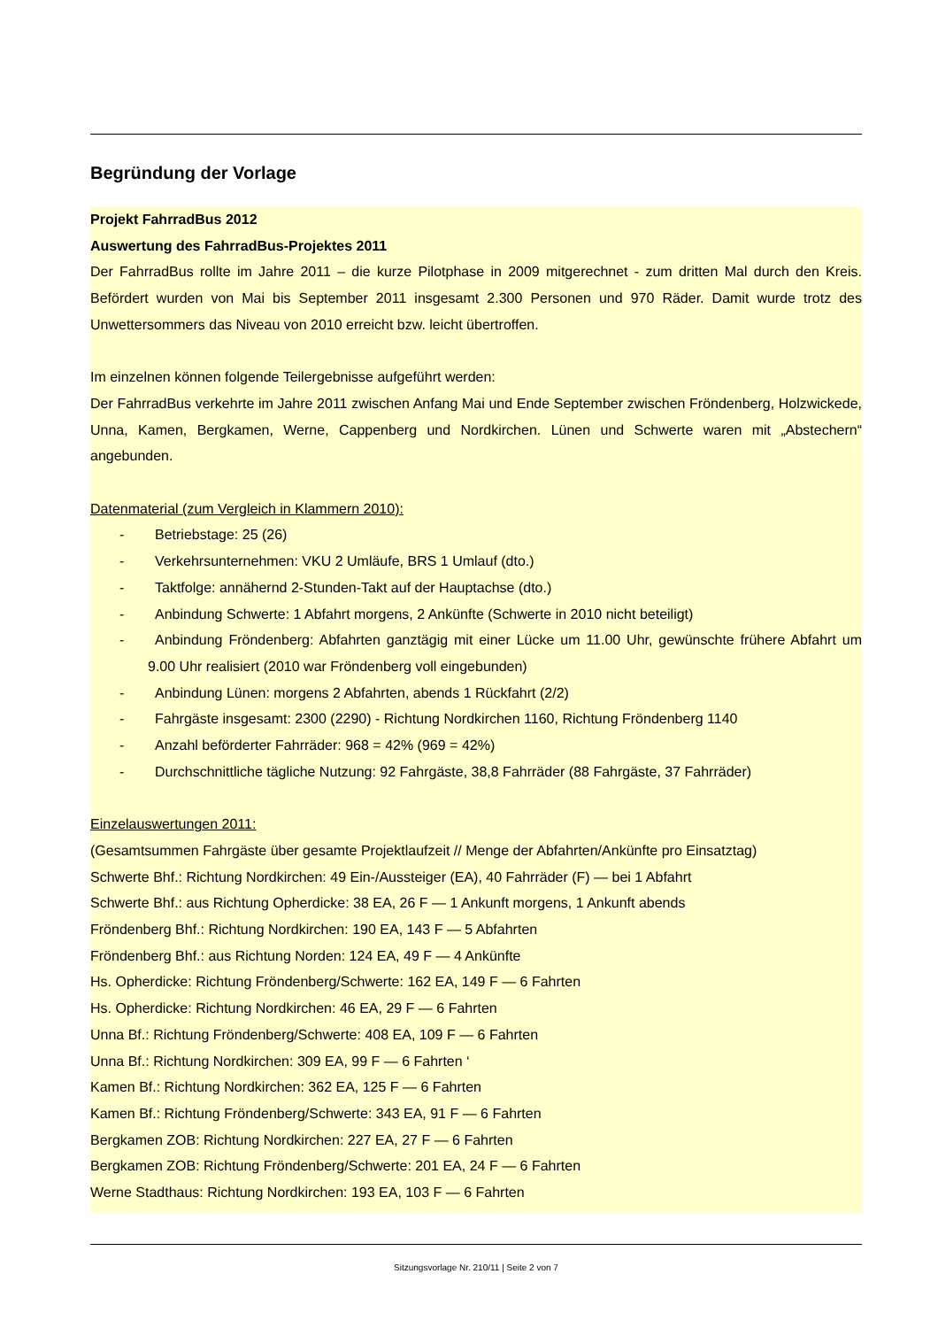Begründung der Vorlage
Projekt FahrradBus 2012
Auswertung des FahrradBus-Projektes 2011
Der FahrradBus rollte im Jahre 2011 – die kurze Pilotphase in 2009 mitgerechnet - zum dritten Mal durch den Kreis. Befördert wurden von Mai bis September 2011 insgesamt 2.300 Personen und 970 Räder. Damit wurde trotz des Unwettersommers das Niveau von 2010 erreicht bzw. leicht übertroffen.
Im einzelnen können folgende Teilergebnisse aufgeführt werden:
Der FahrradBus verkehrte im Jahre 2011 zwischen Anfang Mai und Ende September zwischen Fröndenberg, Holzwickede, Unna, Kamen, Bergkamen, Werne, Cappenberg und Nordkirchen. Lünen und Schwerte waren mit „Abstechern“ angebunden.
Datenmaterial (zum Vergleich in Klammern 2010):
- Betriebstage: 25 (26)
- Verkehrsunternehmen: VKU 2 Umläufe, BRS 1 Umlauf (dto.)
- Taktfolge: annähernd 2-Stunden-Takt auf der Hauptachse (dto.)
- Anbindung Schwerte: 1 Abfahrt morgens, 2 Ankünfte (Schwerte in 2010 nicht beteiligt)
- Anbindung Fröndenberg: Abfahrten ganztägig mit einer Lücke um 11.00 Uhr, gewünschte frühere Abfahrt um 9.00 Uhr realisiert (2010 war Fröndenberg voll eingebunden)
- Anbindung Lünen: morgens 2 Abfahrten, abends 1 Rückfahrt (2/2)
- Fahrgäste insgesamt: 2300 (2290) - Richtung Nordkirchen 1160, Richtung Fröndenberg 1140
- Anzahl beförderter Fahrräder: 968 = 42% (969 = 42%)
- Durchschnittliche tägliche Nutzung: 92 Fahrgäste, 38,8 Fahrräder (88 Fahrgäste, 37 Fahrräder)
Einzelauswertungen 2011:
(Gesamtsummen Fahrgäste über gesamte Projektlaufzeit // Menge der Abfahrten/Ankünfte pro Einsatztag)
Schwerte Bhf.: Richtung Nordkirchen: 49 Ein-/Aussteiger (EA), 40 Fahrräder (F) — bei 1 Abfahrt
Schwerte Bhf.: aus Richtung Opherdicke: 38 EA, 26 F — 1 Ankunft morgens, 1 Ankunft abends
Fröndenberg Bhf.: Richtung Nordkirchen: 190 EA, 143 F — 5 Abfahrten
Fröndenberg Bhf.: aus Richtung Norden: 124 EA, 49 F — 4 Ankünfte
Hs. Opherdicke: Richtung Fröndenberg/Schwerte: 162 EA, 149 F — 6 Fahrten
Hs. Opherdicke: Richtung Nordkirchen: 46 EA, 29 F — 6 Fahrten
Unna Bf.: Richtung Fröndenberg/Schwerte: 408 EA, 109 F — 6 Fahrten
Unna Bf.: Richtung Nordkirchen: 309 EA, 99 F — 6 Fahrten ‘
Kamen Bf.: Richtung Nordkirchen: 362 EA, 125 F — 6 Fahrten
Kamen Bf.: Richtung Fröndenberg/Schwerte: 343 EA, 91 F — 6 Fahrten
Bergkamen ZOB: Richtung Nordkirchen: 227 EA, 27 F — 6 Fahrten
Bergkamen ZOB: Richtung Fröndenberg/Schwerte: 201 EA, 24 F — 6 Fahrten
Werne Stadthaus: Richtung Nordkirchen: 193 EA, 103 F — 6 Fahrten
Sitzungsvorlage Nr. 210/11 | Seite 2 von 7